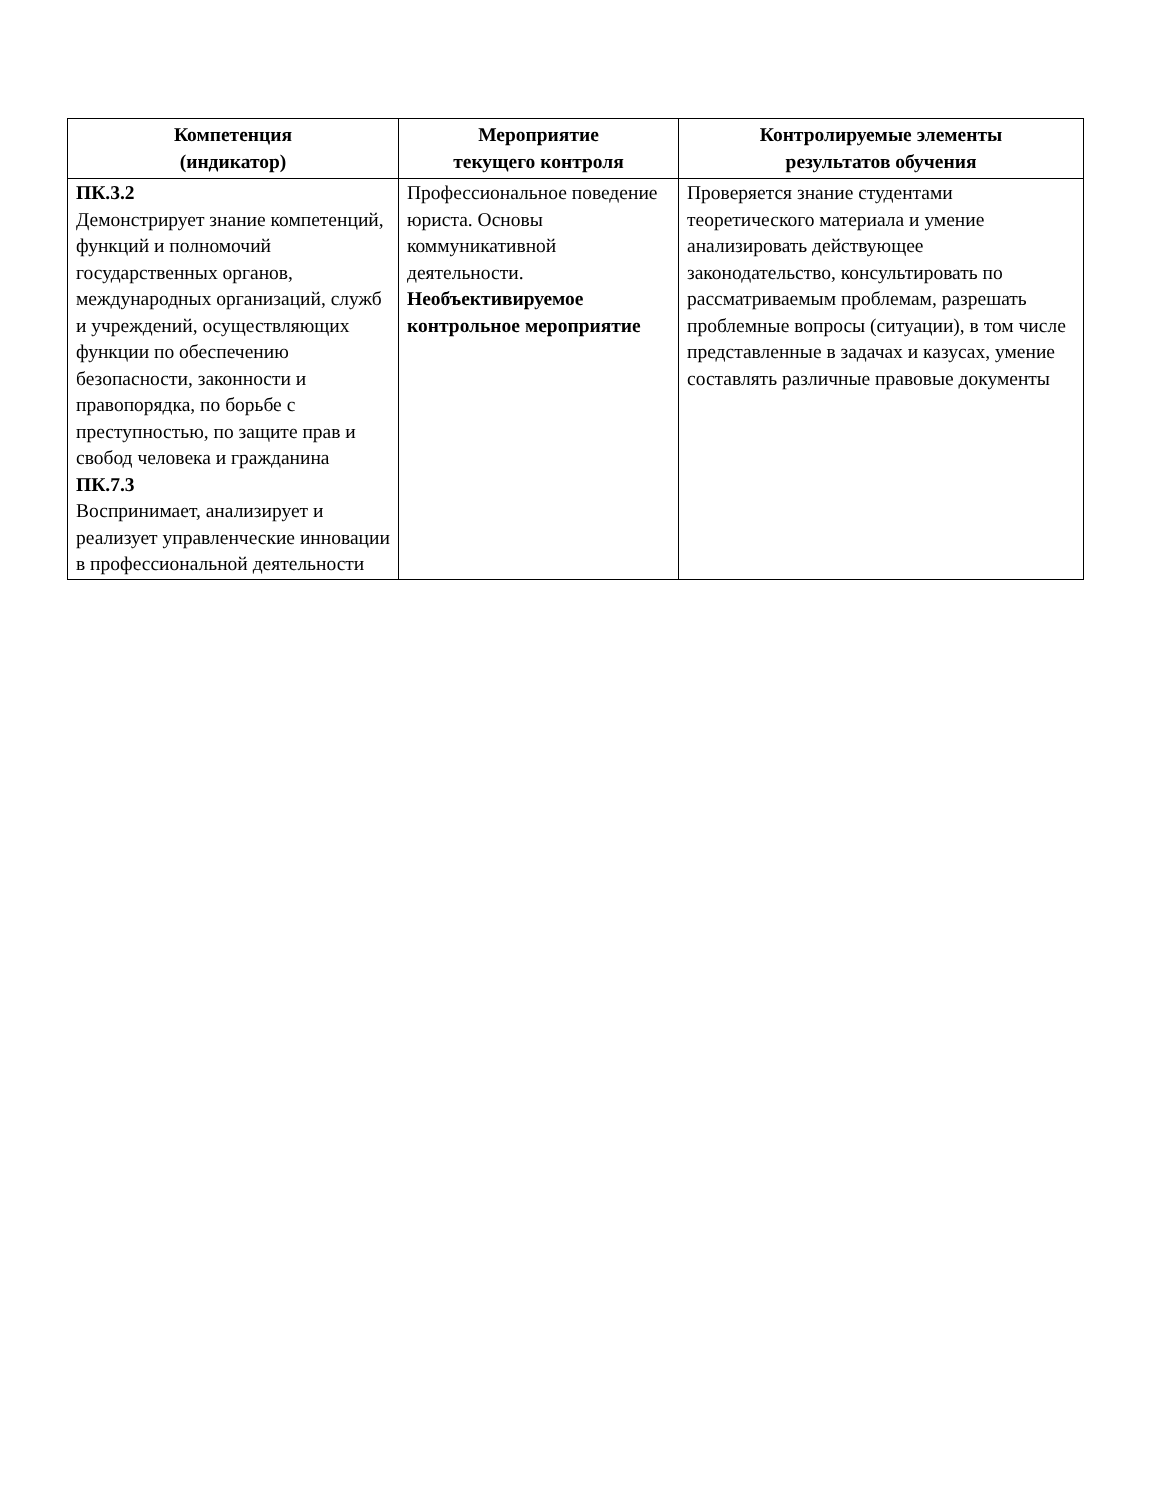| Компетенция (индикатор) | Мероприятие текущего контроля | Контролируемые элементы результатов обучения |
| --- | --- | --- |
| ПК.3.2 Демонстрирует знание компетенций, функций и полномочий государственных органов, международных организаций, служб и учреждений, осуществляющих функции по обеспечению безопасности, законности и правопорядка, по борьбе с преступностью, по защите прав и свобод человека и гражданина ПК.7.3 Воспринимает, анализирует и реализует управленческие инновации в профессиональной деятельности | Профессиональное поведение юриста. Основы коммуникативной деятельности. Необъективируемое контрольное мероприятие | Проверяется знание студентами теоретического материала и умение анализировать действующее законодательство, консультировать по рассматриваемым проблемам, разрешать проблемные вопросы (ситуации), в том числе представленные в задачах и казусах, умение составлять различные правовые документы |